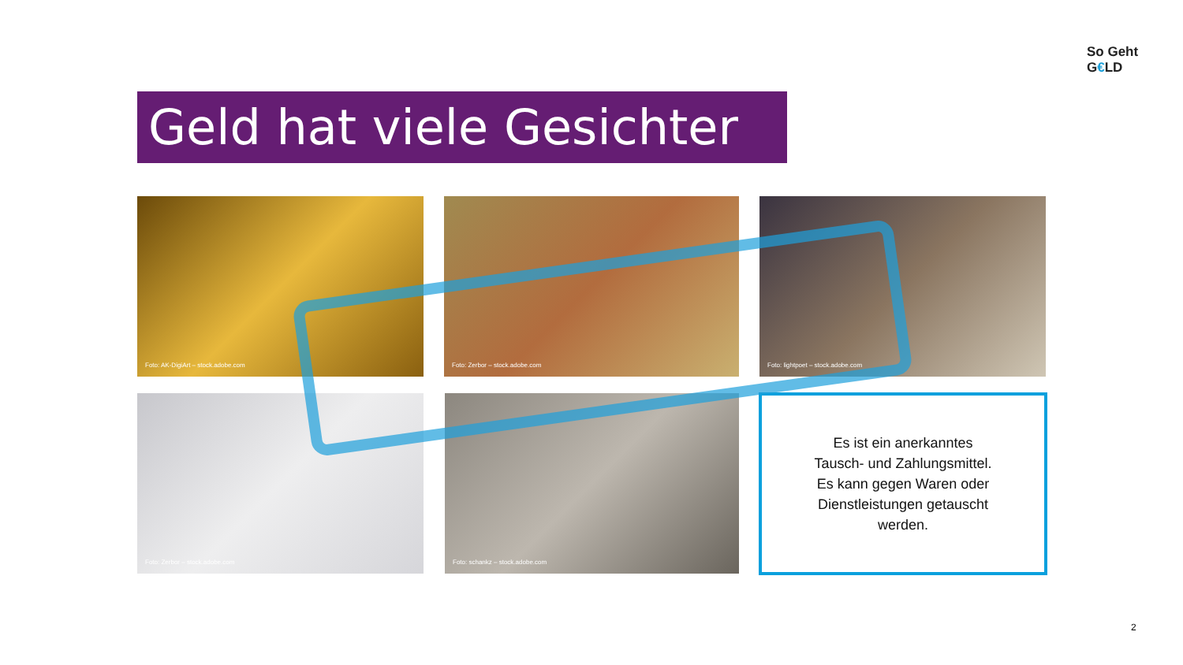So Geht
G€LD
Geld hat viele Gesichter …
Foto: AK-DigiArt – stock.adobe.com Foto: Zerbor – stock.adobe.com Foto: lightpoet – stock.adobe.com
Foto: Zerbor – stock.adobe.com Foto: schankz – stock.adobe.com
Es ist ein anerkanntes
Tausch- und Zahlungsmittel.
Es kann gegen Waren oder
Dienstleistungen getauscht
werden.
2